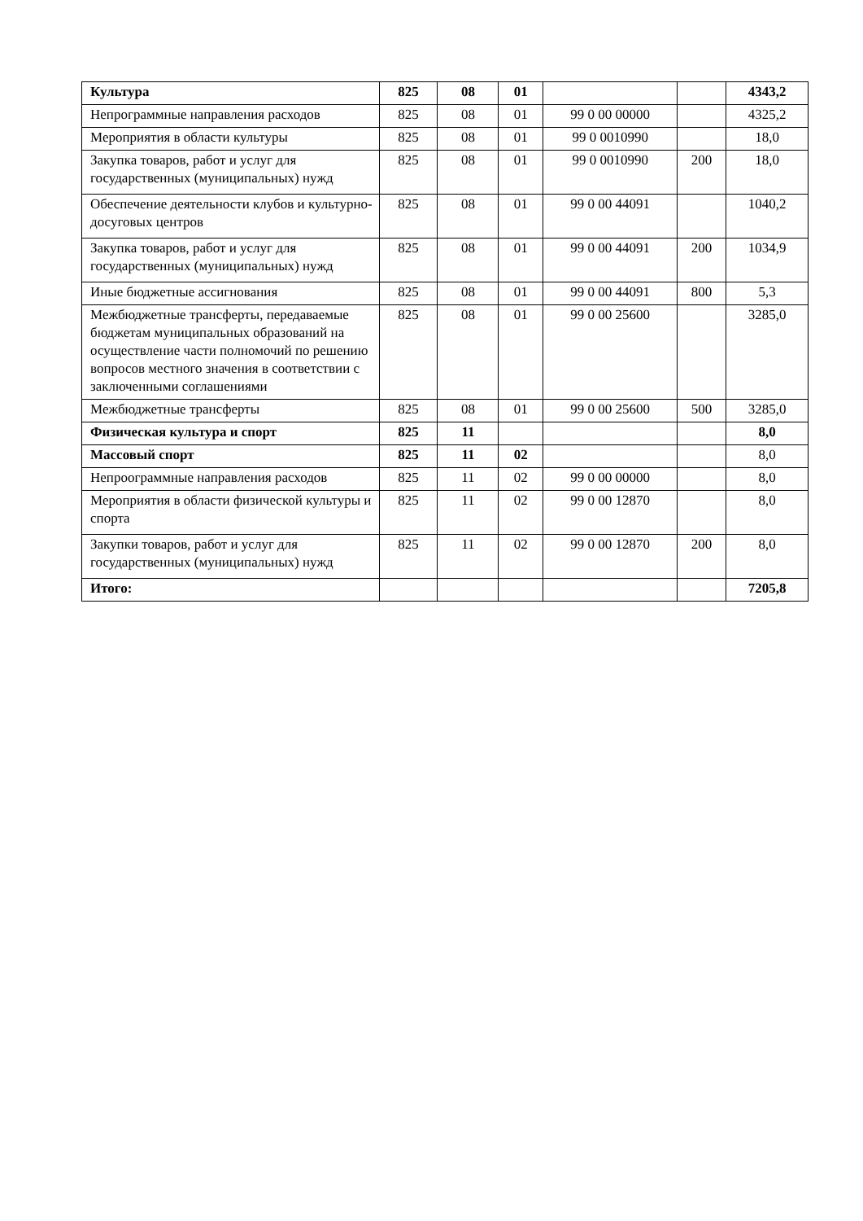| Культура | 825 | 08 | 01 | | | 4343,2 |
| Непрограммные направления расходов | 825 | 08 | 01 | 99 0 00 00000 | | 4325,2 |
| Мероприятия в области культуры | 825 | 08 | 01 | 99 0 0010990 | | 18,0 |
| Закупка товаров, работ и услуг для государственных (муниципальных) нужд | 825 | 08 | 01 | 99 0 0010990 | 200 | 18,0 |
| Обеспечение деятельности клубов и культурно-досуговых центров | 825 | 08 | 01 | 99 0 00 44091 | | 1040,2 |
| Закупка товаров, работ и услуг для государственных (муниципальных) нужд | 825 | 08 | 01 | 99 0 00 44091 | 200 | 1034,9 |
| Иные бюджетные ассигнования | 825 | 08 | 01 | 99 0 00 44091 | 800 | 5,3 |
| Межбюджетные трансферты, передаваемые бюджетам муниципальных образований на осуществление части полномочий по решению вопросов местного значения в соответствии с заключенными соглашениями | 825 | 08 | 01 | 99 0 00 25600 | | 3285,0 |
| Межбюджетные трансферты | 825 | 08 | 01 | 99 0 00 25600 | 500 | 3285,0 |
| Физическая культура и спорт | 825 | 11 | | | | 8,0 |
| Массовый спорт | 825 | 11 | 02 | | | 8,0 |
| Непроограммные направления расходов | 825 | 11 | 02 | 99 0 00 00000 | | 8,0 |
| Мероприятия в области физической культуры и спорта | 825 | 11 | 02 | 99 0 00 12870 | | 8,0 |
| Закупки товаров, работ и услуг для государственных (муниципальных) нужд | 825 | 11 | 02 | 99 0 00 12870 | 200 | 8,0 |
| Итого: | | | | | | 7205,8 |